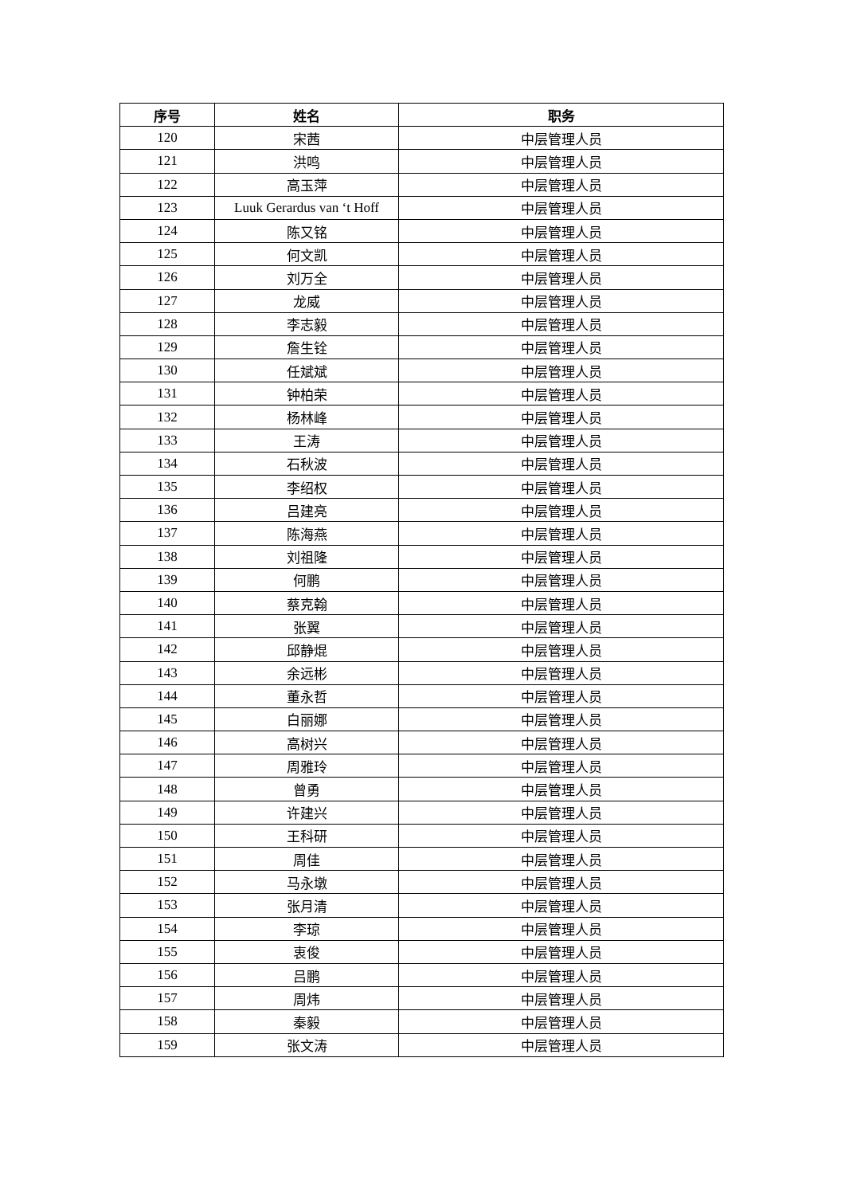| 序号 | 姓名 | 职务 |
| --- | --- | --- |
| 120 | 宋茜 | 中层管理人员 |
| 121 | 洪鸣 | 中层管理人员 |
| 122 | 高玉萍 | 中层管理人员 |
| 123 | Luuk Gerardus van ‘t Hoff | 中层管理人员 |
| 124 | 陈又铭 | 中层管理人员 |
| 125 | 何文凯 | 中层管理人员 |
| 126 | 刘万全 | 中层管理人员 |
| 127 | 龙威 | 中层管理人员 |
| 128 | 李志毅 | 中层管理人员 |
| 129 | 詹生铨 | 中层管理人员 |
| 130 | 任斌斌 | 中层管理人员 |
| 131 | 钟柏荣 | 中层管理人员 |
| 132 | 杨林峰 | 中层管理人员 |
| 133 | 王涛 | 中层管理人员 |
| 134 | 石秋波 | 中层管理人员 |
| 135 | 李绍权 | 中层管理人员 |
| 136 | 吕建亮 | 中层管理人员 |
| 137 | 陈海燕 | 中层管理人员 |
| 138 | 刘祖隆 | 中层管理人员 |
| 139 | 何鹏 | 中层管理人员 |
| 140 | 蔡克翰 | 中层管理人员 |
| 141 | 张翼 | 中层管理人员 |
| 142 | 邱静焜 | 中层管理人员 |
| 143 | 余远彬 | 中层管理人员 |
| 144 | 董永哲 | 中层管理人员 |
| 145 | 白丽娜 | 中层管理人员 |
| 146 | 高树兴 | 中层管理人员 |
| 147 | 周雅玲 | 中层管理人员 |
| 148 | 曾勇 | 中层管理人员 |
| 149 | 许建兴 | 中层管理人员 |
| 150 | 王科研 | 中层管理人员 |
| 151 | 周佳 | 中层管理人员 |
| 152 | 马永墩 | 中层管理人员 |
| 153 | 张月清 | 中层管理人员 |
| 154 | 李琼 | 中层管理人员 |
| 155 | 衷俊 | 中层管理人员 |
| 156 | 吕鹏 | 中层管理人员 |
| 157 | 周炜 | 中层管理人员 |
| 158 | 秦毅 | 中层管理人员 |
| 159 | 张文涛 | 中层管理人员 |